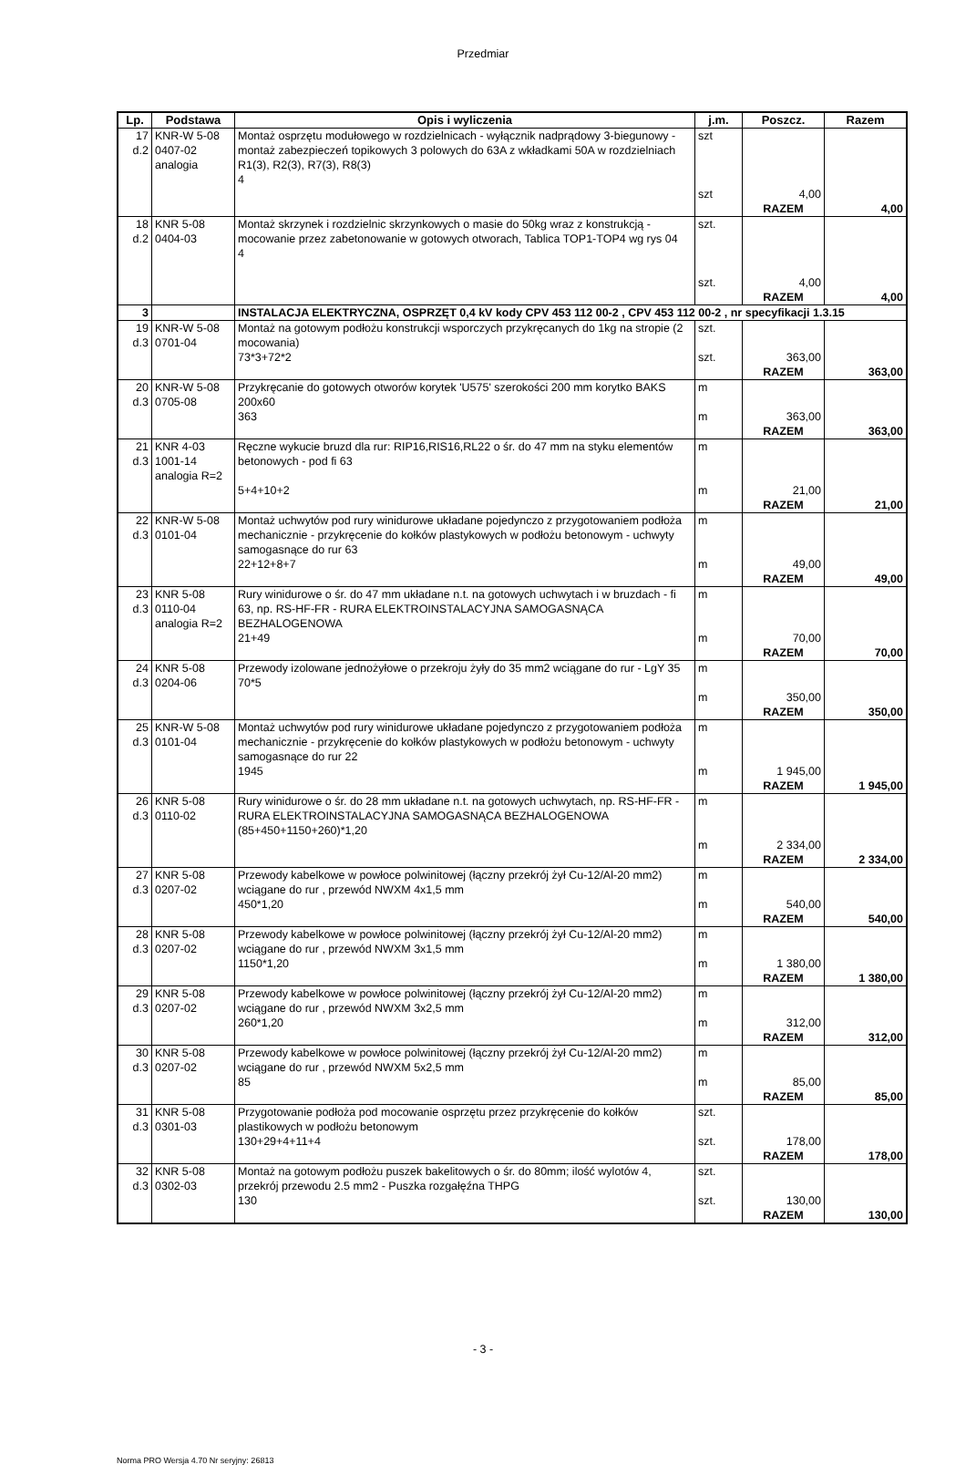Przedmiar
| Lp. | Podstawa | Opis i wyliczenia | j.m. | Poszcz. | Razem |
| --- | --- | --- | --- | --- | --- |
| 17 d.2 | KNR-W 5-08 0407-02 analogia | Montaż osprzętu modułowego w rozdzielnicach - wyłącznik nadprądowy 3-biegunowy - montaż zabezpieczeń topikowych 3 polowych do 63A z wkładkami 50A w rozdzielniach R1(3), R2(3), R7(3), R8(3) 4 | szt szt | 4,00 | |
| | | | | RAZEM | 4,00 |
| 18 d.2 | KNR 5-08 0404-03 | Montaż skrzynek i rozdzielnic skrzynkowych o masie do 50kg wraz z konstrukcją - mocowanie przez zabetonowanie w gotowych otworach, Tablica TOP1-TOP4 wg rys 04 4 | szt. szt. | 4,00 | |
| | | | | RAZEM | 4,00 |
| 3 | | INSTALACJA ELEKTRYCZNA, OSPRZĘT 0,4 kV kody CPV 453 112 00-2 , CPV 453 112 00-2 , nr specyfikacji 1.3.15 | | | |
| 19 d.3 | KNR-W 5-08 0701-04 | Montaż na gotowym podłożu konstrukcji wsporczych przykręcanych do 1kg na stropie (2 mocowania) 73*3+72*2 | szt. szt. | 363,00 | |
| | | | | RAZEM | 363,00 |
| 20 d.3 | KNR-W 5-08 0705-08 | Przykręcanie do gotowych otworów korytek 'U575' szerokości 200 mm korytko BAKS 200x60 363 | m m | 363,00 | |
| | | | | RAZEM | 363,00 |
| 21 d.3 | KNR 4-03 1001-14 analogia R=2 | Ręczne wykucie bruzd dla rur: RIP16,RIS16,RL22 o śr. do 47 mm na styku elementów betonowych - pod fi 63 5+4+10+2 | m m | 21,00 | |
| | | | | RAZEM | 21,00 |
| 22 d.3 | KNR-W 5-08 0101-04 | Montaż uchwytów pod rury winidurowe układane pojedynczo z przygotowaniem podłoża mechanicznie - przykręcenie do kołków plastykowych w podłożu betonowym - uchwyty samogasnące do rur 63 22+12+8+7 | m m | 49,00 | |
| | | | | RAZEM | 49,00 |
| 23 d.3 | KNR 5-08 0110-04 analogia R=2 | Rury winidurowe o śr. do 47 mm układane n.t. na gotowych uchwytach i w bruzdach - fi 63, np. RS-HF-FR - RURA ELEKTROINSTALACYJNA SAMOGASNĄCA BEZHALOGENOWA 21+49 | m m | 70,00 | |
| | | | | RAZEM | 70,00 |
| 24 d.3 | KNR 5-08 0204-06 | Przewody izolowane jednożyłowe o przekroju żyły do 35 mm2 wciągane do rur - LgY 35 70*5 | m m | 350,00 | |
| | | | | RAZEM | 350,00 |
| 25 d.3 | KNR-W 5-08 0101-04 | Montaż uchwytów pod rury winidurowe układane pojedynczo z przygotowaniem podłoża mechanicznie - przykręcenie do kołków plastykowych w podłożu betonowym - uchwyty samogasnące do rur 22 1945 | m m | 1 945,00 | |
| | | | | RAZEM | 1 945,00 |
| 26 d.3 | KNR 5-08 0110-02 | Rury winidurowe o śr. do 28 mm układane n.t. na gotowych uchwytach, np. RS-HF-FR - RURA ELEKTROINSTALACYJNA SAMOGASNĄCA BEZHALOGENOWA (85+450+1150+260)*1,20 | m m | 2 334,00 | |
| | | | | RAZEM | 2 334,00 |
| 27 d.3 | KNR 5-08 0207-02 | Przewody kabelkowe w powłoce polwinitowej (łączny przekrój żył Cu-12/Al-20 mm2) wciągane do rur , przewód NWXM 4x1,5 mm 450*1,20 | m m | 540,00 | |
| | | | | RAZEM | 540,00 |
| 28 d.3 | KNR 5-08 0207-02 | Przewody kabelkowe w powłoce polwinitowej (łączny przekrój żył Cu-12/Al-20 mm2) wciągane do rur , przewód NWXM 3x1,5 mm 1150*1,20 | m m | 1 380,00 | |
| | | | | RAZEM | 1 380,00 |
| 29 d.3 | KNR 5-08 0207-02 | Przewody kabelkowe w powłoce polwinitowej (łączny przekrój żył Cu-12/Al-20 mm2) wciągane do rur , przewód NWXM 3x2,5 mm 260*1,20 | m m | 312,00 | |
| | | | | RAZEM | 312,00 |
| 30 d.3 | KNR 5-08 0207-02 | Przewody kabelkowe w powłoce polwinitowej (łączny przekrój żył Cu-12/Al-20 mm2) wciągane do rur , przewód NWXM 5x2,5 mm 85 | m m | 85,00 | |
| | | | | RAZEM | 85,00 |
| 31 d.3 | KNR 5-08 0301-03 | Przygotowanie podłoża pod mocowanie osprzętu przez przykręcenie do kołków plastikowych w podłożu betonowym 130+29+4+11+4 | szt. szt. | 178,00 | |
| | | | | RAZEM | 178,00 |
| 32 d.3 | KNR 5-08 0302-03 | Montaż na gotowym podłożu puszek bakelitowych o śr. do 80mm; ilość wylotów 4, przekrój przewodu 2.5 mm2 - Puszka rozgałęźna THPG 130 | szt. szt. | 130,00 | |
| | | | | RAZEM | 130,00 |
- 3 -
Norma PRO Wersja 4.70 Nr seryjny: 26813